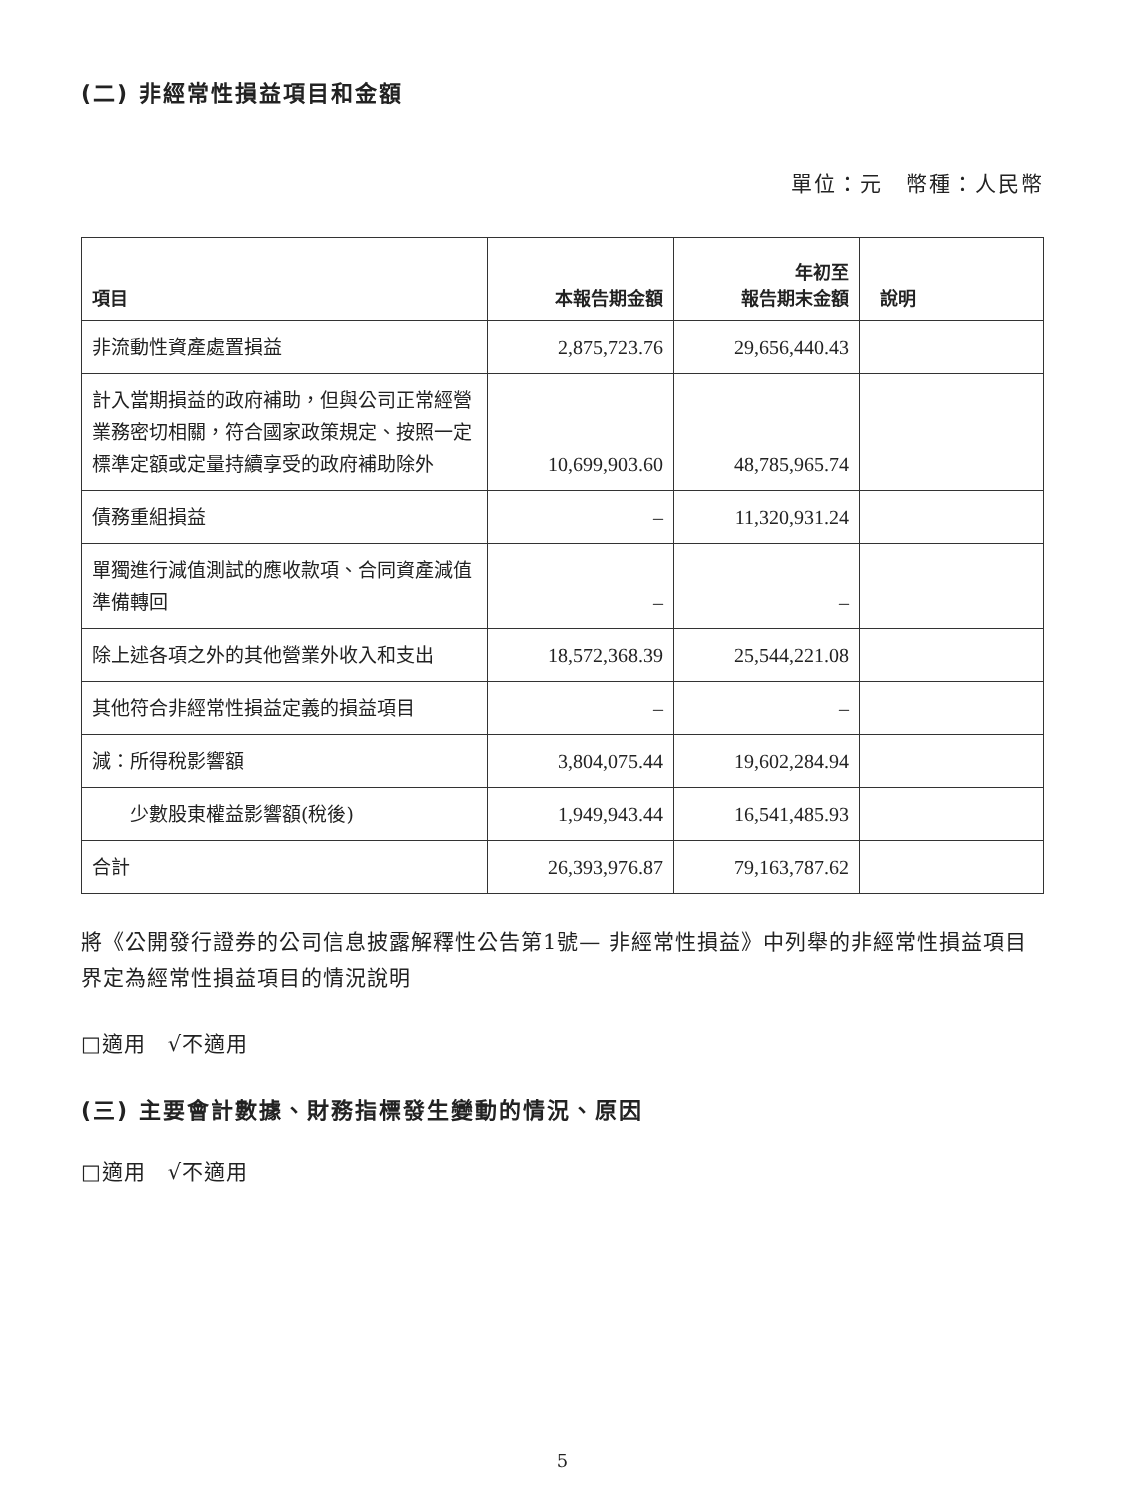(二) 非經常性損益項目和金額
單位：元　幣種：人民幣
| 項目 | 本報告期金額 | 年初至 報告期末金額 | 說明 |
| --- | --- | --- | --- |
| 非流動性資產處置損益 | 2,875,723.76 | 29,656,440.43 | |
| 計入當期損益的政府補助，但與公司正常經營業務密切相關，符合國家政策規定、按照一定標準定額或定量持續享受的政府補助除外 | 10,699,903.60 | 48,785,965.74 | |
| 債務重組損益 | – | 11,320,931.24 | |
| 單獨進行減值測試的應收款項、合同資產減值準備轉回 | – | – | |
| 除上述各項之外的其他營業外收入和支出 | 18,572,368.39 | 25,544,221.08 | |
| 其他符合非經常性損益定義的損益項目 | – | – | |
| 減：所得稅影響額 | 3,804,075.44 | 19,602,284.94 | |
| 少數股東權益影響額(稅後) | 1,949,943.44 | 16,541,485.93 | |
| 合計 | 26,393,976.87 | 79,163,787.62 | |
將《公開發行證券的公司信息披露解釋性公告第1號— 非經常性損益》中列舉的非經常性損益項目界定為經常性損益項目的情況說明
□適用　√不適用
(三) 主要會計數據、財務指標發生變動的情況、原因
□適用　√不適用
5